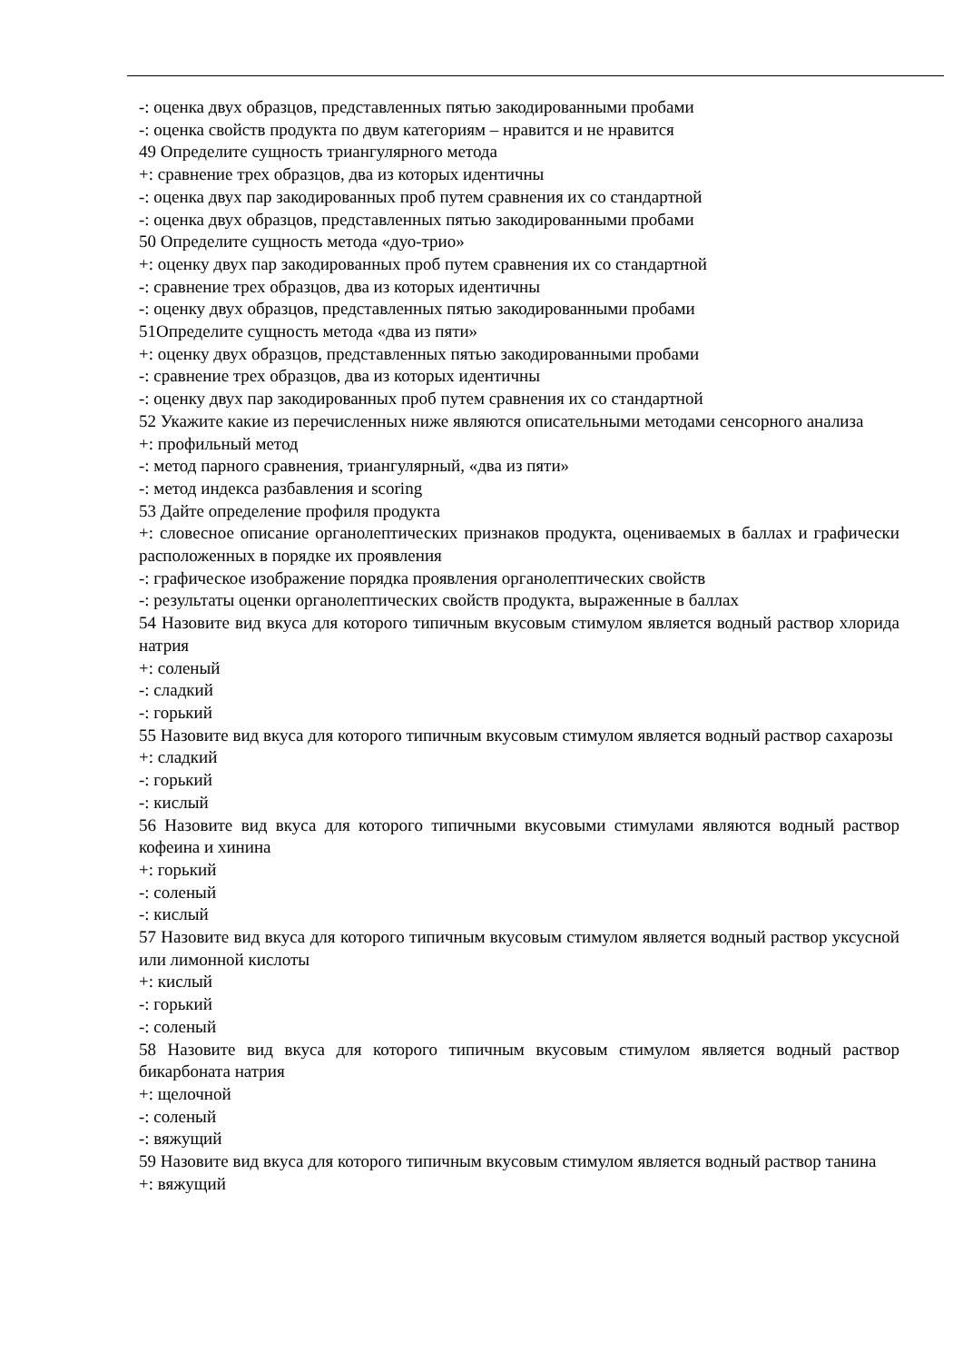-: оценка двух образцов, представленных пятью закодированными пробами
-: оценка свойств продукта по двум категориям – нравится и не нравится
49 Определите сущность триангулярного метода
+: сравнение трех образцов, два из которых идентичны
-: оценка двух пар закодированных проб путем сравнения их со стандартной
-: оценка двух образцов, представленных пятью закодированными пробами
50 Определите сущность метода «дуо-трио»
+: оценку двух пар закодированных проб путем сравнения их со стандартной
-: сравнение трех образцов, два из которых идентичны
-: оценку двух образцов, представленных пятью закодированными пробами
51Определите сущность метода «два из пяти»
+: оценку двух образцов, представленных пятью закодированными пробами
-: сравнение трех образцов, два из которых идентичны
-: оценку двух пар закодированных проб путем сравнения их со стандартной
52 Укажите какие из перечисленных ниже являются описательными методами сенсорного анализа
+: профильный метод
-: метод парного сравнения, триангулярный, «два из пяти»
-: метод индекса разбавления и scoring
53 Дайте определение профиля продукта
+: словесное описание органолептических признаков продукта, оцениваемых в баллах и графически расположенных в порядке их проявления
-: графическое изображение порядка проявления органолептических свойств
-: результаты оценки органолептических свойств продукта, выраженные в баллах
54 Назовите вид вкуса для которого типичным вкусовым стимулом является водный раствор хлорида натрия
+: соленый
-: сладкий
-: горький
55 Назовите вид вкуса для которого типичным вкусовым стимулом является водный раствор сахарозы
+: сладкий
-: горький
-: кислый
56 Назовите вид вкуса для которого типичными вкусовыми стимулами являются водный раствор кофеина и хинина
+: горький
-: соленый
-: кислый
57 Назовите вид вкуса для которого типичным вкусовым стимулом является водный раствор уксусной или лимонной кислоты
+: кислый
-: горький
-: соленый
58 Назовите вид вкуса для которого типичным вкусовым стимулом является водный раствор бикарбоната натрия
+: щелочной
-: соленый
-: вяжущий
59 Назовите вид вкуса для которого типичным вкусовым стимулом является водный раствор танина
+: вяжущий